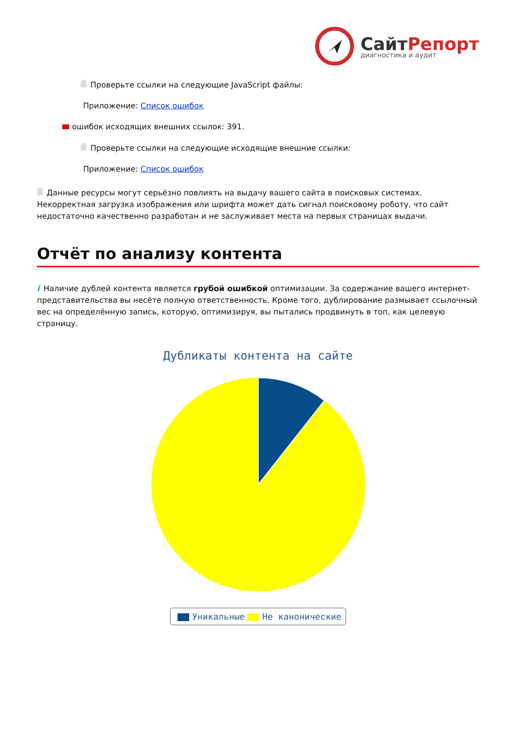СайтРепорт
диагностика и аудит
Проверьте ссылки на следующие JavaScript файлы:
Приложение: Список ошибок
ошибок исходящих внешних ссылок: 391.
Проверьте ссылки на следующие исходящие внешние ссылки:
Приложение: Список ошибок
Данные ресурсы могут серьёзно повлиять на выдачу вашего сайта в поисковых системах. Некорректная загрузка изображения или шрифта может дать сигнал поисковому роботу, что сайт недостаточно качественно разработан и не заслуживает места на первых страницах выдачи.
Отчёт по анализу контента
i Наличие дублей контента является грубой ошибкой оптимизации. За содержание вашего интернет-представительства вы несёте полную ответственность. Кроме того, дублирование размывает ссылочный вес на определённую запись, которую, оптимизируя, вы пытались продвинуть в топ, как целевую страницу.
Дубликаты контента на сайте
Уникальные Не каноничeские